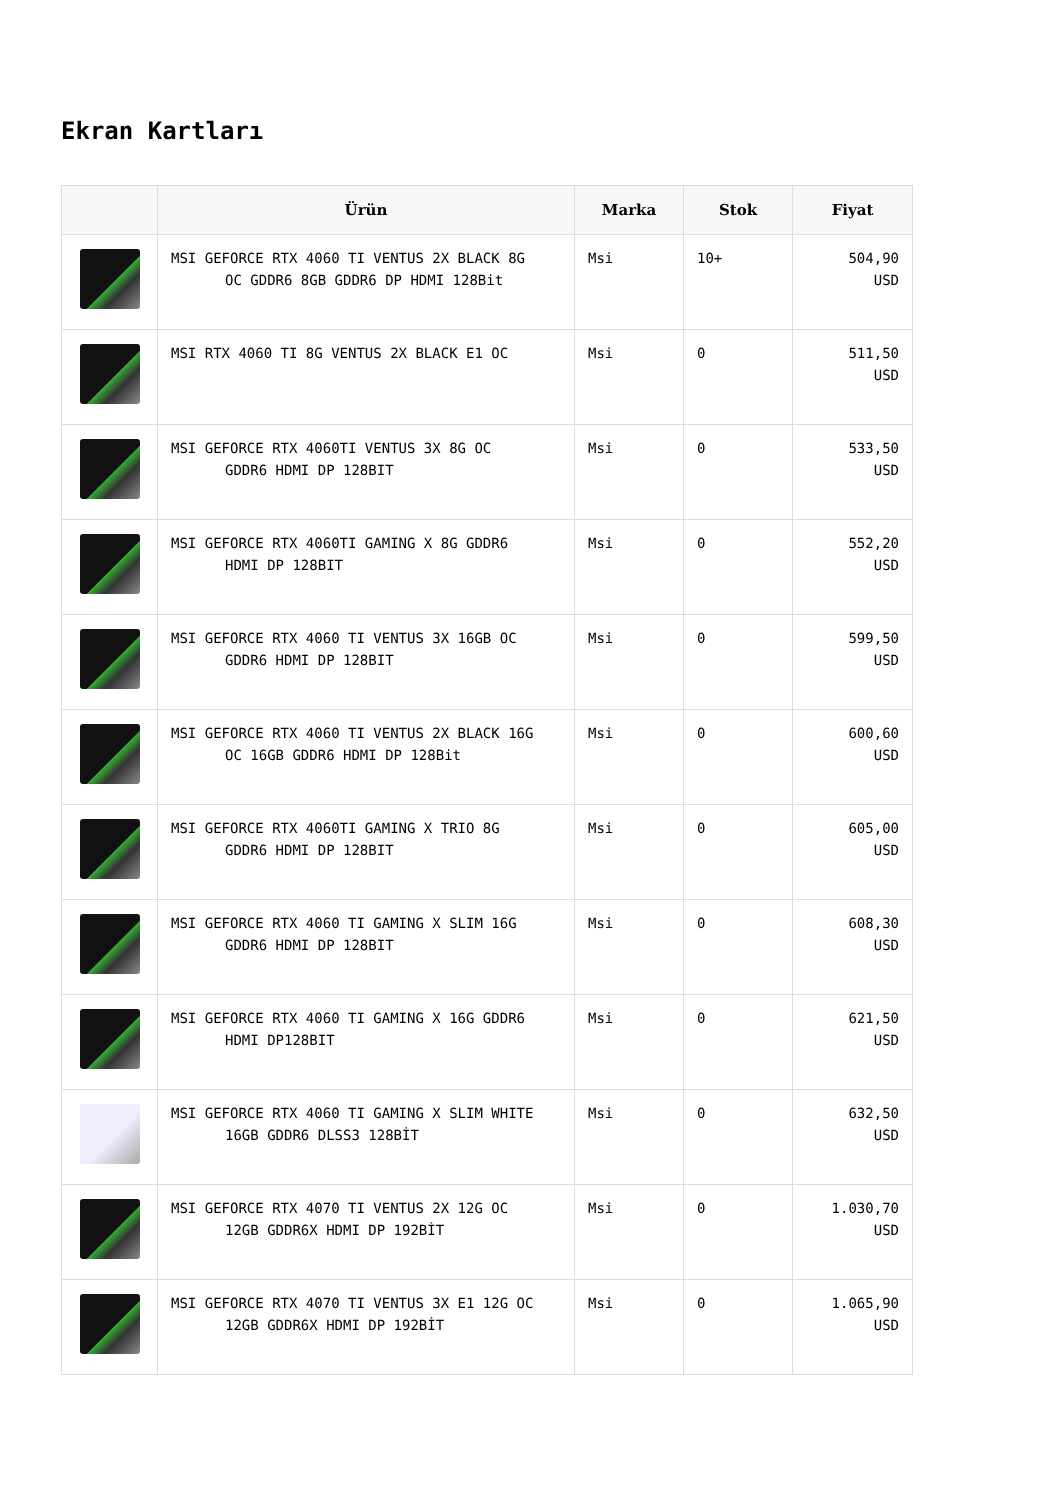Ekran Kartları
| | Ürün | Marka | Stok | Fiyat |
| --- | --- | --- | --- | --- |
| | MSI GEFORCE RTX 4060 TI VENTUS 2X BLACK 8G OC GDDR6 8GB GDDR6 DP HDMI 128Bit | Msi | 10+ | 504,90 USD |
| | MSI RTX 4060 TI 8G VENTUS 2X BLACK E1 OC | Msi | 0 | 511,50 USD |
| | MSI GEFORCE RTX 4060TI VENTUS 3X 8G OC GDDR6 HDMI DP 128BIT | Msi | 0 | 533,50 USD |
| | MSI GEFORCE RTX 4060TI GAMING X 8G GDDR6 HDMI DP 128BIT | Msi | 0 | 552,20 USD |
| | MSI GEFORCE RTX 4060 TI VENTUS 3X 16GB OC GDDR6 HDMI DP 128BIT | Msi | 0 | 599,50 USD |
| | MSI GEFORCE RTX 4060 TI VENTUS 2X BLACK 16G OC 16GB GDDR6 HDMI DP 128Bit | Msi | 0 | 600,60 USD |
| | MSI GEFORCE RTX 4060TI GAMING X TRIO 8G GDDR6 HDMI DP 128BIT | Msi | 0 | 605,00 USD |
| | MSI GEFORCE RTX 4060 TI GAMING X SLIM 16G GDDR6 HDMI DP 128BIT | Msi | 0 | 608,30 USD |
| | MSI GEFORCE RTX 4060 TI GAMING X 16G GDDR6 HDMI DP128BIT | Msi | 0 | 621,50 USD |
| | MSI GEFORCE RTX 4060 TI GAMING X SLIM WHITE 16GB GDDR6 DLSS3 128BİT | Msi | 0 | 632,50 USD |
| | MSI GEFORCE RTX 4070 TI VENTUS 2X 12G OC 12GB GDDR6X HDMI DP 192BİT | Msi | 0 | 1.030,70 USD |
| | MSI GEFORCE RTX 4070 TI VENTUS 3X E1 12G OC 12GB GDDR6X HDMI DP 192BİT | Msi | 0 | 1.065,90 USD |